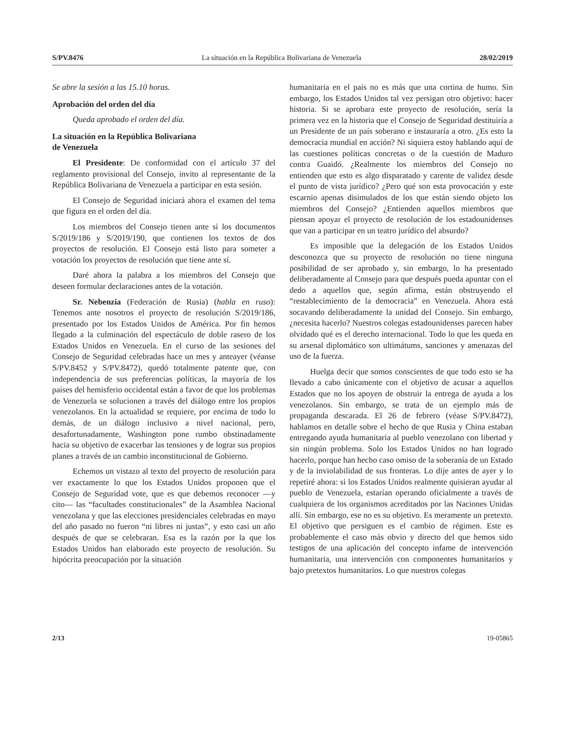S/PV.8476 La situación en la República Bolivariana de Venezuela 28/02/2019
Se abre la sesión a las 15.10 horas.
Aprobación del orden del día
Queda aprobado el orden del día.
La situación en la República Bolivariana
de Venezuela
El Presidente: De conformidad con el artículo 37 del reglamento provisional del Consejo, invito al representante de la República Bolivariana de Venezuela a participar en esta sesión.
El Consejo de Seguridad iniciará ahora el examen del tema que figura en el orden del día.
Los miembros del Consejo tienen ante sí los documentos S/2019/186 y S/2019/190, que contienen los textos de dos proyectos de resolución. El Consejo está listo para someter a votación los proyectos de resolución que tiene ante sí.
Daré ahora la palabra a los miembros del Consejo que deseen formular declaraciones antes de la votación.
Sr. Nebenzia (Federación de Rusia) (habla en ruso): Tenemos ante nosotros el proyecto de resolución S/2019/186, presentado por los Estados Unidos de América. Por fin hemos llegado a la culminación del espectáculo de doble rasero de los Estados Unidos en Venezuela. En el curso de las sesiones del Consejo de Seguridad celebradas hace un mes y anteayer (véanse S/PV.8452 y S/PV.8472), quedó totalmente patente que, con independencia de sus preferencias políticas, la mayoría de los países del hemisferio occidental están a favor de que los problemas de Venezuela se solucionen a través del diálogo entre los propios venezolanos. En la actualidad se requiere, por encima de todo lo demás, de un diálogo inclusivo a nivel nacional, pero, desafortunadamente, Washington pone rumbo obstinadamente hacia su objetivo de exacerbar las tensiones y de lograr sus propios planes a través de un cambio inconstitucional de Gobierno.
Echemos un vistazo al texto del proyecto de resolución para ver exactamente lo que los Estados Unidos proponen que el Consejo de Seguridad vote, que es que debemos reconocer —y cito— las “facultades constitucionales” de la Asamblea Nacional venezolana y que las elecciones presidenciales celebradas en mayo del año pasado no fueron “ni libres ni justas”, y esto casi un año después de que se celebraran. Esa es la razón por la que los Estados Unidos han elaborado este proyecto de resolución. Su hipócrita preocupación por la situación
humanitaria en el país no es más que una cortina de humo. Sin embargo, los Estados Unidos tal vez persigan otro objetivo: hacer historia. Si se aprobara este proyecto de resolución, sería la primera vez en la historia que el Consejo de Seguridad destituiría a un Presidente de un país soberano e instauraría a otro. ¿Es esto la democracia mundial en acción? Ni siquiera estoy hablando aquí de las cuestiones políticas concretas o de la cuestión de Maduro contra Guaidó. ¿Realmente los miembros del Consejo no entienden que esto es algo disparatado y carente de validez desde el punto de vista jurídico? ¿Pero qué son esta provocación y este escarnio apenas disimulados de los que están siendo objeto los miembros del Consejo? ¿Entienden aquellos miembros que piensan apoyar el proyecto de resolución de los estadounidenses que van a participar en un teatro jurídico del absurdo?
Es imposible que la delegación de los Estados Unidos desconozca que su proyecto de resolución no tiene ninguna posibilidad de ser aprobado y, sin embargo, lo ha presentado deliberadamente al Consejo para que después pueda apuntar con el dedo a aquellos que, según afirma, están obstruyendo el “restablecimiento de la democracia” en Venezuela. Ahora está socavando deliberadamente la unidad del Consejo. Sin embargo, ¿necesita hacerlo? Nuestros colegas estadounidenses parecen haber olvidado qué es el derecho internacional. Todo lo que les queda en su arsenal diplomático son ultimátums, sanciones y amenazas del uso de la fuerza.
Huelga decir que somos conscientes de que todo esto se ha llevado a cabo únicamente con el objetivo de acusar a aquellos Estados que no los apoyen de obstruir la entrega de ayuda a los venezolanos. Sin embargo, se trata de un ejemplo más de propaganda descarada. El 26 de febrero (véase S/PV.8472), hablamos en detalle sobre el hecho de que Rusia y China estaban entregando ayuda humanitaria al pueblo venezolano con libertad y sin ningún problema. Solo los Estados Unidos no han logrado hacerlo, porque han hecho caso omiso de la soberanía de un Estado y de la inviolabilidad de sus fronteras. Lo dije antes de ayer y lo repetiré ahora: si los Estados Unidos realmente quisieran ayudar al pueblo de Venezuela, estarían operando oficialmente a través de cualquiera de los organismos acreditados por las Naciones Unidas allí. Sin embargo, ese no es su objetivo. Es meramente un pretexto. El objetivo que persiguen es el cambio de régimen. Este es probablemente el caso más obvio y directo del que hemos sido testigos de una aplicación del concepto infame de intervención humanitaria, una intervención con componentes humanitarios y bajo pretextos humanitarios. Lo que nuestros colegas
2/13 19-05865